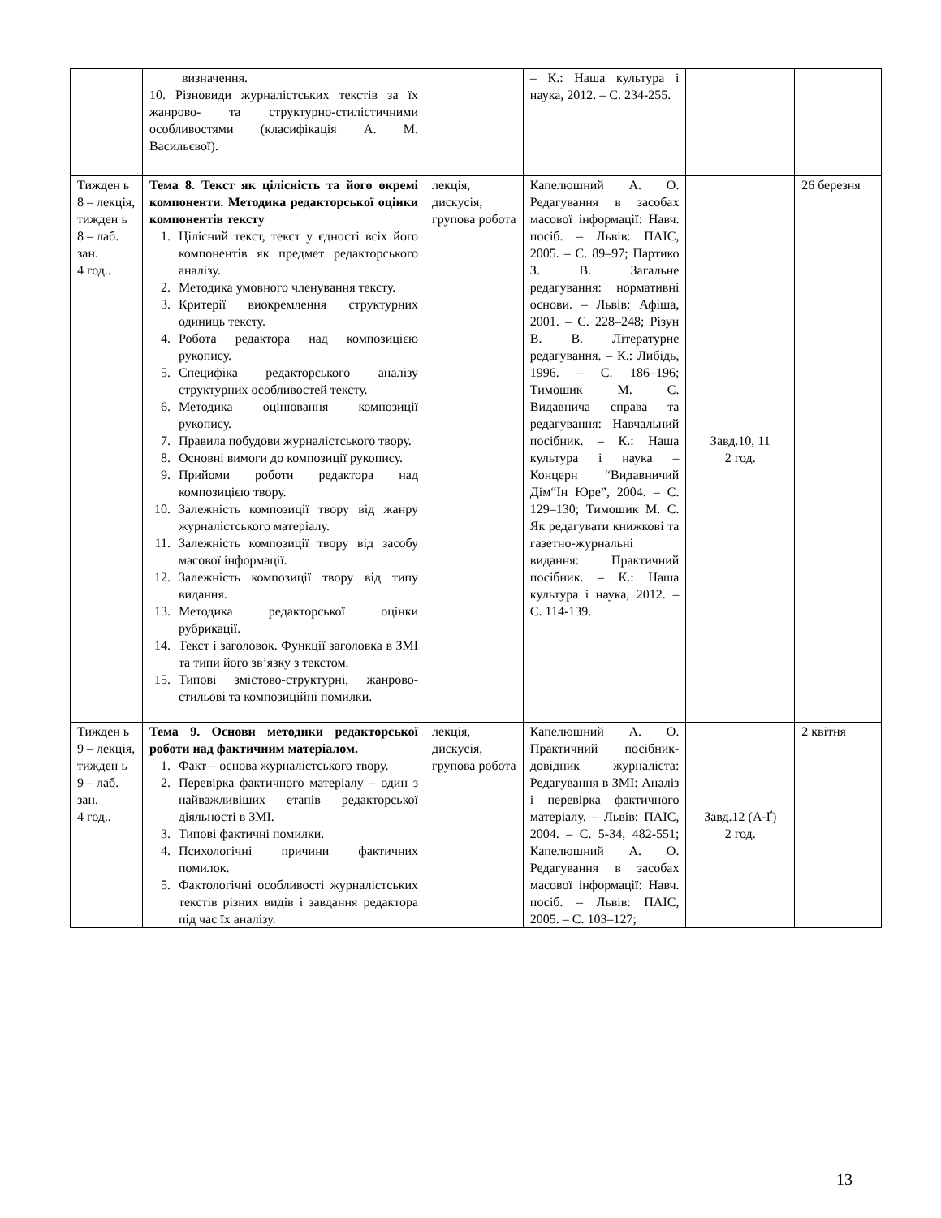| | визначення. 10. Різновиди журналістських текстів за їх жанрово- та структурно-стилістичними особливостями (класифікація А. М. Васильєвої). | | – К.: Наша культура і наука, 2012. – С. 234-255. | | |
| Тижден ь 8 – лекція, тижден ь 8 – лаб. зан. 4 год.. | Тема 8. Текст як цілісність та його окремі компоненти. Методика редакторської оцінки компонентів тексту 1. Цілісний текст, текст у єдності всіх його компонентів як предмет редакторського аналізу. 2. Методика умовного членування тексту. 3. Критерії виокремлення структурних одиниць тексту. 4. Робота редактора над композицією рукопису. 5. Специфіка редакторського аналізу структурних особливостей тексту. 6. Методика оцінювання композиції рукопису. 7. Правила побудови журналістського твору. 8. Основні вимоги до композиції рукопису. 9. Прийоми роботи редактора над композицією твору. 10. Залежність композиції твору від жанру журналістського матеріалу. 11. Залежність композиції твору від засобу масової інформації. 12. Залежність композиції твору від типу видання. 13. Методика редакторської оцінки рубрикації. 14. Текст і заголовок. Функції заголовка в ЗМІ та типи його зв’язку з текстом. 15. Типові змістово-структурні, жанрово-стильові та композиційні помилки. | лекція, дискусія, групова робота | Капелюшний А. О. Редагування в засобах масової інформації: Навч. посіб. – Львів: ПАІС, 2005. – С. 89–97; Партико З. В. Загальне редагування: нормативні основи. – Львів: Афіша, 2001. – С. 228–248; Різун В. В. Літературне редагування. – К.: Либідь, 1996. – С. 186–196; Тимошик М. С. Видавнича справа та редагування: Навчальний посібник. – К.: Наша культура і наука – Концерн “Видавничий Дім“Ін Юре”, 2004. – С. 129–130; Тимошик М. С. Як редагувати книжкові та газетно-журнальні видання: Практичний посібник. – К.: Наша культура і наука, 2012. – С. 114-139. | Завд.10, 11 2 год. | 26 березня |
| Тижден ь 9 – лекція, тижден ь 9 – лаб. зан. 4 год.. | Тема 9. Основи методики редакторської роботи над фактичним матеріалом. 1. Факт – основа журналістського твору. 2. Перевірка фактичного матеріалу – один з найважливіших етапів редакторської діяльності в ЗМІ. 3. Типові фактичні помилки. 4. Психологічні причини фактичних помилок. 5. Фактологічні особливості журналістських текстів різних видів і завдання редактора під час їх аналізу. | лекція, дискусія, групова робота | Капелюшний А. О. Практичний посібник-довідник журналіста: Редагування в ЗМІ: Аналіз і перевірка фактичного матеріалу. – Львів: ПАІС, 2004. – С. 5-34, 482-551; Капелюшний А. О. Редагування в засобах масової інформації: Навч. посіб. – Львів: ПАІС, 2005. – С. 103–127; | Завд.12 (А-Ґ) 2 год. | 2 квітня |
13